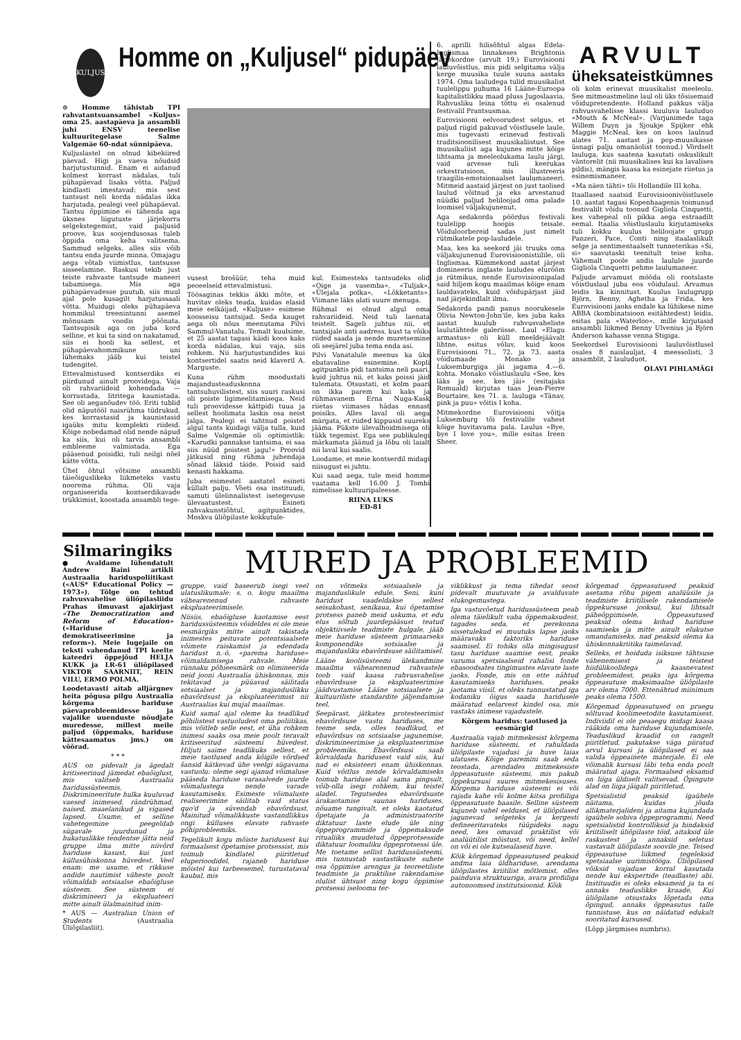KULJUS
Homme on „Kuljusel“ pidupäev
⊙ Homme tähistab TPI rahvatantsuansambel «Kuljus» oma 25. aastapäeva ja ansambli juhi ENSV teenelise kultuuritegelase Salme Valgemäe 60-ndat sünnipäeva.
Kuljuslastel on olnud kibekiired päevad. Higi ja vaeva nõudsid harjutustunnid. Enam ei aidanud kolmest korrast nädalas, tuli pühapäevad lisaks võtta. Paljud kindlasti imestavad: mis sest tantsust neli korda nädalas ikka harjutada, pealegi veel pühapäeval. Tantsu õppimine ei tähenda aga üksnes liigutuste järjekorra selgekstegemist, vaid paljusid proove, kus soojendusosas tuleb õppida oma keha valitsema. Sammud selgeks, alles siis võib tantsu enda juurde minna. Omajagu aega võtab viimistlus, tantsusse sisseelamine. Raskusi tekib just teiste rahvaste tantsude maneeri tabamisega. Mis aga pühapäevadesse puutub, siis muul ajal pole kusagilt harjutussaali võtta. Muidugi oleks pühapäeva hommikul treenintunni asemel mõnusam voodis põõnata. Tantsupisik aga on juba kord selline, et kui ta sind on nakatanud, siis ei hooli ka sellest, et pühapäevahommikune uni lühemaks jääb kui teistel tudengitel.
Ettevalmistused kontserdiks ei piirdunud ainult proovidega. Vaja oli rahvariideid kohendada — korrastada, litritega kaunistada. See oli aeganõudev töö. Eriti tublid olid näputööl naisrühma tüdrukud, kes korrastasid ja kaunistasid igaüks mitu komplekti riideid. Kõige nobedamad olid nende näpud ka siis, kui oli tarvis ansambli embleeme valmistada. Ega pääsenud poisidki, tuli neilgi nõel kätte võtta.
Ühel õhtul võtsime ansambli täieõiguslikeks liikmeteks vastu noorema rühma. Oli vaja organiseerida kontserdikavade trükkimist, koostada ansambli tege-
vusest brošüür, teha muid peoeelseid ettevalmistusi.
Töösaginas tekkis äkki mõte, et huvitav oleks teada, kuidas elasid meie eelkäijad, «Kuljuse» esimese koosseisu tantsijad. Seda kauget aega oli nõus meenutama Pilvi Sammul-Vanatalu. Temalt kuulsime, et 25 aastat tagasi käidi koos kaks korda nädalas, kui vaja, siis rohkem. Nii harjutustundides kui kontsertidel saatis neid klaveril A. Marguste.
Kuna rühm moodustati majandusteaduskonna tantsuhuvilistest, siis suuri raskusi oli poiste ligimeelitamisega. Neid tuli proovidesse kättpidi tuua ja sellest hoolimata laskis osa neist jalga. Pealegi ei tahtnud poistel algul tants kuidagi välja tulla, kuid Salme Valgemäe oli optimistlik: «Karudki pannakse tantsima, ei saa siis nüüd poistest jagu!» Proovid jätkusid ning rühma juhendaja sõnad läksid täide. Poisid said kenasti hakkama.
Juba esimestel aastatel esineti küllalt palju. Võeti osa instituudi, samuti ülelinnalistest isetegevuse ülevaatustest. Esineti rahvakunstiõhtul, agitpunktides, Moskva üliõpilaste kokkutule-
kul. Esimesteks tantsudeks olid «Oige ja vasemba», «Tuljak», «Ülejala polka», «Lõkketants». Viimane läks alati suure menuga.
Rühmal ei olnud algul oma rahvariideid. Neid tuli laenata teistelt. Sageli juhtus nii, et tantsijale anti aadress, kust ta võiks riided saada ja nende muretsemine oli seejärel juba tema enda asi.
Pilvi Vanatalule meenus ka üks ebatavaline esinemine. Kopli agitpunktis pidi tantsima neli paari, kuid juhtus nii, et kaks poissi jäid tulemata. Otsustati, et kolm paari on ikka parem kui kaks ja rühmavanem Erna Nuga-Kask riietas viimases hädas ennast poisiks. Alles laval oli aega märgata, et riided kippusid suureks jääma. Pükste ülevalhoidmisega oli tükk tegemist. Ega see publikulegi märkamata jäänud ja lõbu oli laialt nii laval kui saalis.
Loodame, et meie kontserdil midagi niisugust ei juhtu.
Kui saad aega, tule meid homme vaatama kell 16.00 J. Tombi nimelisse kultuuripaleesse.
RIINA LUKS
ED-81
6. aprilli hilisõhtul algas Edela-Inglismaa linnakeses Brightonis järjekordne (arvult 19.) Eurovisiooni lauluvõistlus, mis pidi selgitama välja kerge muusika tuule suuna aastaks 1974. Oma lauludega tulid muusikalist tuulelippu puhuma 16 Lääne-Euroopa kapitalistlikku maad pluss Jugoslaavia. Rahvusliku leina tõttu ei osalenud festivalil Prantsusmaa.
Eurovisiooni eelvoorudest selgus, et paljud riigid pakuvad võistlusele laule, mis tugevasti erinevad festivali traditsioonilisest muusikaliistust. See muusikaliist aga kujunes mitte kõige lihtsama ja meeleolukama laulu järgi, vaid arvesse tuli keerukas orkestratsioon, mis illustreeris traagilis-emotsionaalset laulumaneeri. Mitmeid aastaid järjest on just taolised laulud võitnud ja eks arvestanud nüüdki paljud heliloojad oma palade loomisel väljakujunenut.
Aga sedakorda pöördus festivali tuulelipp hoopis teisale. Võiduloorbereid sadas just nimelt rütmikatele pop-lauludele.
Maa, kes ka seekord jäi truuks oma väljakujunenud Eurovisioonistiilile, oli Inglismaa. Kümmekond aastat järjest domineeris inglaste lauludes eluröõm ja rütmikus, nende Eurovisioonipalad said hiljem kogu maailmas kõige enam lauldavateks, kuid võidupärjast jäid nad järjekindlalt ilma.
Sedakorda pandi panus noorukesele Olivia Newton-John'ile, kes juba kaks aastat kuulub rahvusvaheliste laulutähtede galeriisse. Laul «Elagu armastus» oli küll meeldejäävalt lihtne, esitus võluv, kuid koos Eurovisiooni 71., 72. ja 73. aasta võidumaade Monako ja Luksemburgiga jäi jagama 4.—6. kohta. Monako võistluslaulu «See, kes läks ja see, kes jäi» (esitajaks Romuald) kirjutas taas Jean-Pierre Bourtaire, kes 71. a. lauluga «Tänav, pink ja puu» võitis I koha.
Mitmekordne Eurovisiooni võitja Luksemburg tõi festivalile vahest kõige huvitavama pala. Laulus «Bye, bye I love you», mille esitas Ireen Sheer,
ARVULT
üheksateistkümnes
oli kolm erinevat muusikalist meeleolu. See mitmeastmeline laul oli üks tõsisemaid võidupretendente. Holland pakkus välja rahvusvahelisse klassi kuuluva lauluduo «Mouth & McNeal». (Varjunimede taga Willem Duyn ja Sjoukje Spijker ehk Maggie McNeal, kes on koos laulnud alates 71. aastast ja pop-muusikasse üsnagi palju omanäolist toonud.) Võrdselt lauluga, kus saatena kasutati oskuslikult väntorelit (nii muusikalises kui ka lavalises pildis), mängis kaasa ka esinejate riietus ja esinemismaneer.
«Ma näen tähti» tõi Hollandile III koha.
Itaallased saatsid Eurovisioonivõistlusele 10. aastat tagasi Kopenhaagenis toimunud festivalilt võidu toonud Gigliola Cinquetti, kes vahepeal oli pikka aega estraadilt eemal. Itaalia võistluslaulu kirjutamiseks tuli kokku kuulus heliloojate grupp Panzeri, Pace, Conti ning itaalaslikult selge ja sentimentaalselt tunneterikas «Si, si» saavutaski teenitult teise koha. Vähemalt poole andis laulule juurde Gigliola Cinquetti pehme laulumaneer.
Paljude arvamust mööda oli rootslaste võistluslaul juba eos võidulaul. Arvamus leidis ka kinnitust. Kuulus laulugrupp Björn, Benny, Aghetha ja Frida, kes Eurovisiooni jaoks endale ka lühikese nime ABBA (kombinatsioon esitähtedest) leidis, esitas pala «Waterloo», mille kirjutasid ansambli liikmed Benny Ulvenius ja Björn Anderson kahasse venna Stigiga.
Seekordsel Eurovisiooni lauluvõistlusel osales 8 naislauljat, 4 meessolisti, 3 ansamblit, 2 lauluduot.
OLAVI PIHLAMÄGI
Silmaringiks
● Avaldame lühendatult Andrew Baini artikli Austraalia hariduspoliitikast («AUS* Educational Policy — 1973»). Tõlge on tehtud rahvusvahelise üliõpilasliidu Prahas ilmuvast ajakirjast «The Democratization and Reform of Education» («Hariduse demokratiseerimine ja reform»). Meie lugejaile on teksti vahendanud TPI keelte kateedri õppejõud HELJA KUKK ja LR-61 üliõpilased VIKTOR SAARNIIT, REIN VILU, ERMO POLMA.
Loodetavasti aitab alljärgnev heita põgusa pilgu Austraalia kõrgema hariduse päevaprobleemidesse ja vajalike uuenduste nõudjate muredesse, millest meile paljud (õppemaks, hariduse kättesaamatus jms.) on võõrad.
* * *
AUS on pidevalt ja ägedalt kritiseerinud jämedat ebaõiglust, mis valitseb Austraalia haridussüsteemis. Diskrimineeritute hulka kuuluvad vaesed inimesed, rändrühmad, naised, maaelanikud ja vigased lapsed. Usume, et selline vahetegemine peegeldab sügavale juurdunud ja hukatuslikke tendentse jätta neid gruppe ilma mitte niivõrd hariduse kasust, kui just küllusühiskonna hüvedest. Veel enam: me usume, et rikkuse andide nautimist väheste poolt võimaldab sotsiaalse ebaõigluse süsteem. See süsteem ei diskrimineeri ja ekspluateeri mitte ainult ülalmainitud inim-
* AUS — Australian Union of Students (Austraalia Üliõpilasliit).
MURED JA PROBLEEMID
gruppe, vaid baseerub isegi veel ulatuslikumale: s. o. kogu maailma vähearenenud rahvaste ekspluateerimisele.
Niisiis, ebaõigluse kaotamise eest haridussüsteemis võideldes ei ole meie eesmärgiks mitte ainult takistada inimestes peituvate potentsiaalsete võimete raiskamist ja edendada haridust n.-ö. «parema hariduse» võimaldamisega rahvale. Meie rünnaku põhieesmärk on elimineerida neid jooni Austraalia ühiskonnas, mis tekitavad ja püüavad säilitada sotsiaalset ja majanduslikku ebavõrdsust ja ekspluateerimist nii Austraalias kui mujal maailmas.
Kuid samal ajal oleme ka teadlikud põhilistest vastuoludest oma poliitikas, mis võitleb selle eest, et üha rohkem inimesi saaks osa meie poolt teravalt kritiseeritud süsteemi hüvedest. Hiljuti saime teadlikuks sellest, et meie taotlused anda kõigile võrdsed šansid kätkevad ühe veelgi sügavama vastuolu: oleme segi ajanud võimaluse pääseda hariduse varasalvede juurde võimalustega nende varade kasutamiseks. Esimeste võimaluste realiseerimine säilitab vaid status quo'd ja süvendab ebavõrdsust. Mainitud võimalikkuste vastandlikkus ongi külluses elavate rahvaste põhiprobleemiks.
Tegelikult kogu mõiste haridusest kui formaalsest õpetamise protsessist, mis toimub kindlatel piiritletud eluperioodidel, rajaneb hariduse mõistel kui tarbeesemel, turustataval kaubal, mis
on võtmeks sotsiaalsele ja majanduslikule edule. Seni, kuni haridust vaadeldakse sellest seisukohast, senikaua, kui õpetamise protsess paneb meid uskuma, et edu elus sõltub juurdepääsust teatud objektiivsele teadmiste hulgale, jääb meie hariduse süsteem primaarseks komponendiks sotsiaalse ja majandusliku ebavõrdsuse säilitamisel.
Lääne koolisüsteemi ülekandmine maailma vähearenenud rahvastele toob vaid kaasa rahvusvahelise ebavõrdsuse ja ekspluateerimise jäädvustamise Lääne sotsiaalsete ja kultuuriliste standardite jäljendamise teel.
Seepärast, jätkates protesteerimist ebavõrdsuse vastu hariduses, me teeme seda, olles teadlikud, et ebavõrdsus on sotsiaalse jagunemise, diskrimineerimise ja ekspluateerimise probleemiks. Ebavõrdsusi saab kõrvaldada haridusest vaid siis, kui nad ei eksisteeri enam ühiskonnas. Kuid võitlus nende kõrvaldamiseks toimub hariduse alal sama pingsalt, võib-olla isegi rohkem, kui teistel aladel. Tegutsedes ebavõrdsuste ärakaotamise suunas hariduses, nõuame tungivalt, et oleks kaotatud õpetajate ja administraatorite diktatuur laste elude üle ning õppeprogrammide ja õppemaksude ritualiiks muudetud õppeprotsesside diktatuur loomuliku õppeprotsessi üle. Me toetame sellist haridussüsteemi, mis tunnustab vastastikuste suhete osa õppimise arengus ja teoreetiliste teadmiste ja praktilise rakendamise olulist ühtsust ning kogu õppimise protsessi iseloomu ter-
viklikkust ja tema tihedat seost pidevalt muutuvate ja avalduvate elukogemustega.
Iga vastuvõetud haridussüsteem peab olema täielikult vaba õppemaksudest, tagades seda, et perekonna sissetulekud ei muutuks lapse jaoks määravaks faktoriks hariduse saamisel. Ei tohiks olla mingisugust tasu hariduse saamise eest, peaks varuma spetsiaalseid rahalisi fonde ebasoodsates tingimustes elavate laste jaoks. Fonde, mis on ette nähtud kasutamiseks hariduses, peaks jaotama viisil, et oleks tunnustatud iga kodaniku õigus saada haridusele määratud eelarvest kindel osa, mis vastaks inimese vajadustele.
Kõrgem haridus: taotlused ja eesmärgid
Austraalia vajab mitmekesist kõrgema hariduse süsteemi, et rahuldada üliõpilaste vajadusi ja huve laias ulatuses. Kõige paremini saab seda teostada, arendades mitmekesiste õppeasutuste süsteemi, mis pakub õppekursusi suures mitmekesisuses. Kõrgema hariduse süsteemi ei või rajada kahe või kolme kitsa profiiliga õppeasutuste baasile. Selline süsteem kujuneb vahel eeldusel, et üliõpilased jagunevad selgeteks ja kergesti defineeritavateks tüüpideks nagu need, kes omavad praktilist või analüütilist mõistust, või need, kellel on või ei ole kutsealaseid huve.
Kõik kõrgemad õppeasutused peaksid andma laia üldhariduse, arendama üliõpilastes kriitilist mõtlemist, olles painduva struktuuriga, avara profiiliga autonoomsed institutsioonid. Kõik
kõrgemad õppeasutused peaksid asetama rõhu pigem analüüsile ja teadmiste kriitilisele rakendamisele õppekursuse jooksul, kui lihtsalt päheõppimisele. Õppeasutused peaksid olema kohad hariduse saamiseks ja mitte ainult elukutse omandamiseks, nad peaksid olema ka ühiskonnakriitika taimelavad.
Selleks, et hoiduda isiksuse tähtsuse vähenemisest ja teistest hiidülikoolidega kaasnevatest probleemidest, peaks iga kõrgema õppeasutuse maksimaalne üliõpilaste arv olema 7000. Ettenähtud miinimum peaks olema 1500.
Kõrgemad õppeasutused on praegu sõltuvad koolimeetodite kasutamisest. Indiviidil ei ole peaaegu midagi kaasa rääkida oma hariduse kujundamisele. Teaduslikud kraadid on rangelt piiritletud, pakutakse väga piiratud arvul kursusi ja üliõpilased ei saa valida õppeainete materjale. Ei ole võimalik kursusi läbi teha enda poolt määratud ajaga. Formaalsed eksamid on liiga üldiselt valitsevad. Õpingute alad on liiga jäigalt piiritletud.
Spetsialistid peaksid igaühele näitama, kuidas jõuda allikmaterjalideni ja aitama kujundada igaühele sobiva õppeprogrammi. Need spetsialistid kontrolliksid ja hindaksid kriitiliselt üliõpilaste töid, aitaksid üle raskustest ja annaksid seletusi vastavalt üliõpilaste soovile jne. Teised õppeasutuse liikmed tegeleksid spetsiaalse uurimistööga. Üliõpilased võiksid vajaduse korral kasutada nende kui ekspertide (teadlaste) abi. Instituudis ei oleks eksameid ja ta ei annaks teaduslikke kraade. Kui üliõpilane otsustaks lõpetada oma õpingud, annaks õppeasutus talle tunnistuse, kus on näidatud edukalt sooritatud kursused.
(Lõpp järgmises numbris).